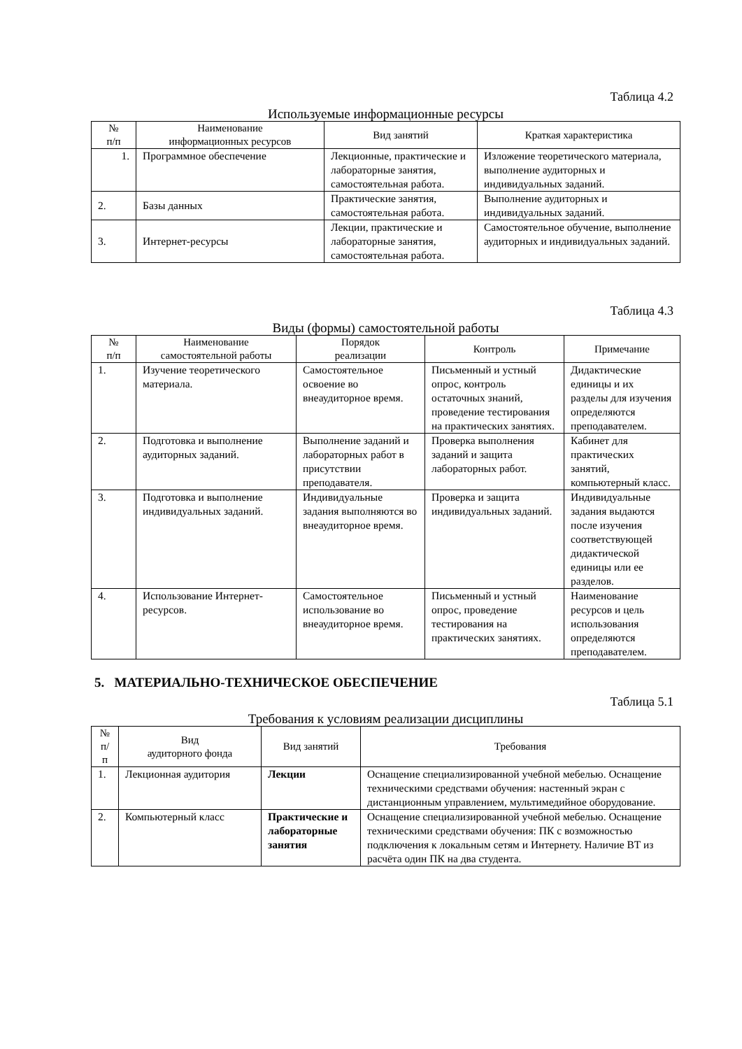Таблица 4.2
Используемые информационные ресурсы
| № п/п | Наименование информационных ресурсов | Вид занятий | Краткая характеристика |
| --- | --- | --- | --- |
| 1. | Программное обеспечение | Лекционные, практические и лабораторные занятия, самостоятельная работа. | Изложение теоретического материала, выполнение аудиторных и индивидуальных заданий. |
| 2. | Базы данных | Практические занятия, самостоятельная работа. | Выполнение аудиторных и индивидуальных заданий. |
| 3. | Интернет-ресурсы | Лекции, практические и лабораторные занятия, самостоятельная работа. | Самостоятельное обучение, выполнение аудиторных и индивидуальных заданий. |
Таблица 4.3
Виды (формы) самостоятельной работы
| № п/п | Наименование самостоятельной работы | Порядок реализации | Контроль | Примечание |
| --- | --- | --- | --- | --- |
| 1. | Изучение теоретического материала. | Самостоятельное освоение во внеаудиторное время. | Письменный и устный опрос, контроль остаточных знаний, проведение тестирования на практических занятиях. | Дидактические единицы и их разделы для изучения определяются преподавателем. |
| 2. | Подготовка и выполнение аудиторных заданий. | Выполнение заданий и лабораторных работ в присутствии преподавателя. | Проверка выполнения заданий и защита лабораторных работ. | Кабинет для практических занятий, компьютерный класс. |
| 3. | Подготовка и выполнение индивидуальных заданий. | Индивидуальные задания выполняются во внеаудиторное время. | Проверка и защита индивидуальных заданий. | Индивидуальные задания выдаются после изучения соответствующей дидактической единицы или ее разделов. |
| 4. | Использование Интернет-ресурсов. | Самостоятельное использование во внеаудиторное время. | Письменный и устный опрос, проведение тестирования на практических занятиях. | Наименование ресурсов и цель использования определяются преподавателем. |
5. МАТЕРИАЛЬНО-ТЕХНИЧЕСКОЕ ОБЕСПЕЧЕНИЕ
Таблица 5.1
Требования к условиям реализации дисциплины
| № п/п | Вид аудиторного фонда | Вид занятий | Требования |
| --- | --- | --- | --- |
| 1. | Лекционная аудитория | Лекции | Оснащение специализированной учебной мебелью. Оснащение техническими средствами обучения: настенный экран с дистанционным управлением, мультимедийное оборудование. |
| 2. | Компьютерный класс | Практические и лабораторные занятия | Оснащение специализированной учебной мебелью. Оснащение техническими средствами обучения: ПК с возможностью подключения к локальным сетям и Интернету. Наличие ВТ из расчёта один ПК на два студента. |